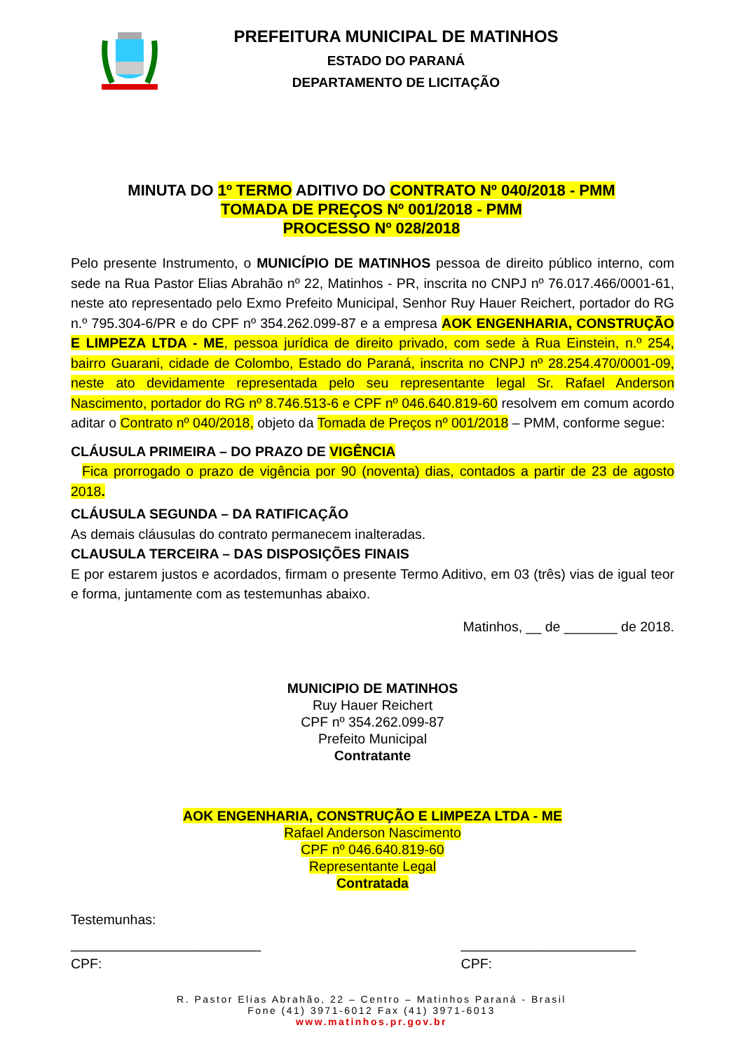PREFEITURA MUNICIPAL DE MATINHOS
ESTADO DO PARANÁ
DEPARTAMENTO DE LICITAÇÃO
MINUTA DO 1º TERMO ADITIVO DO CONTRATO Nº 040/2018 - PMM
TOMADA DE PREÇOS Nº 001/2018 - PMM
PROCESSO Nº 028/2018
Pelo presente Instrumento, o MUNICÍPIO DE MATINHOS pessoa de direito público interno, com sede na Rua Pastor Elias Abrahão nº 22, Matinhos - PR, inscrita no CNPJ nº 76.017.466/0001-61, neste ato representado pelo Exmo Prefeito Municipal, Senhor Ruy Hauer Reichert, portador do RG n.º 795.304-6/PR e do CPF nº 354.262.099-87 e a empresa AOK ENGENHARIA, CONSTRUÇÃO E LIMPEZA LTDA - ME, pessoa jurídica de direito privado, com sede à Rua Einstein, n.º 254, bairro Guarani, cidade de Colombo, Estado do Paraná, inscrita no CNPJ nº 28.254.470/0001-09, neste ato devidamente representada pelo seu representante legal Sr. Rafael Anderson Nascimento, portador do RG nº 8.746.513-6 e CPF nº 046.640.819-60 resolvem em comum acordo aditar o Contrato nº 040/2018, objeto da Tomada de Preços nº 001/2018 – PMM, conforme segue:
CLÁUSULA PRIMEIRA – DO PRAZO DE VIGÊNCIA
Fica prorrogado o prazo de vigência por 90 (noventa) dias, contados a partir de 23 de agosto 2018.
CLÁUSULA SEGUNDA – DA RATIFICAÇÃO
As demais cláusulas do contrato permanecem inalteradas.
CLAUSULA TERCEIRA – DAS DISPOSIÇÕES FINAIS
E por estarem justos e acordados, firmam o presente Termo Aditivo, em 03 (três) vias de igual teor e forma, juntamente com as testemunhas abaixo.
Matinhos, __ de _______ de 2018.
MUNICIPIO DE MATINHOS
Ruy Hauer Reichert
CPF nº 354.262.099-87
Prefeito Municipal
Contratante
AOK ENGENHARIA, CONSTRUÇÃO E LIMPEZA LTDA - ME
Rafael Anderson Nascimento
CPF nº 046.640.819-60
Representante Legal
Contratada
Testemunhas:
_________________________
CPF:
_______________________
CPF:
R. Pastor Elias Abrahão, 22 – Centro – Matinhos Paraná - Brasil
Fone (41) 3971-6012 Fax (41) 3971-6013
www.matinhos.pr.gov.br